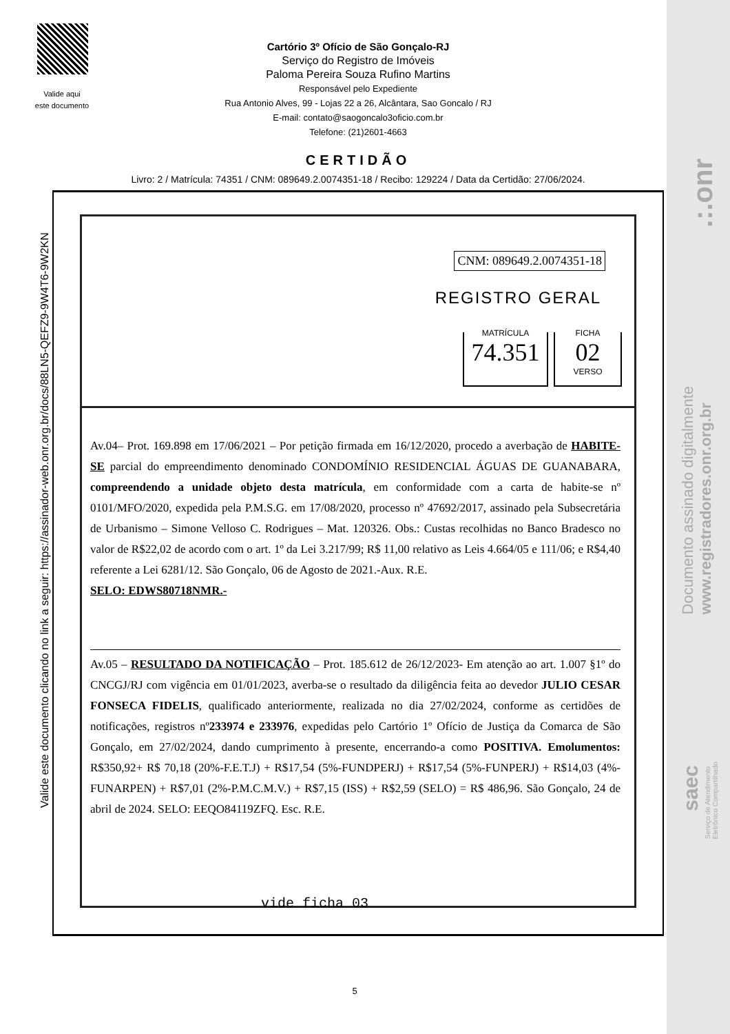Valide aqui
este documento
Cartório 3º Ofício de São Gonçalo-RJ
Serviço do Registro de Imóveis
Paloma Pereira Souza Rufino Martins
Responsável pelo Expediente
Rua Antonio Alves, 99 - Lojas 22 a 26, Alcântara, Sao Goncalo / RJ
E-mail: contato@saogoncalo3oficio.com.br
Telefone: (21)2601-4663
CERTIDÃO
Livro: 2 / Matrícula: 74351 / CNM: 089649.2.0074351-18 / Recibo: 129224 / Data da Certidão: 27/06/2024.
Valide este documento clicando no link a seguir: https://assinador-web.onr.org.br/docs/88LN5-QEFZ9-9W4T6-9W2KN
CNM: 089649.2.0074351-18
REGISTRO GERAL
MATRÍCULA
74.351
FICHA
02
VERSO
Av.04– Prot. 169.898 em 17/06/2021 – Por petição firmada em 16/12/2020, procedo a averbação de HABITE-SE parcial do empreendimento denominado CONDOMÍNIO RESIDENCIAL ÁGUAS DE GUANABARA, compreendendo a unidade objeto desta matrícula, em conformidade com a carta de habite-se nº 0101/MFO/2020, expedida pela P.M.S.G. em 17/08/2020, processo nº 47692/2017, assinado pela Subsecretária de Urbanismo – Simone Velloso C. Rodrigues – Mat. 120326. Obs.: Custas recolhidas no Banco Bradesco no valor de R$22,02 de acordo com o art. 1º da Lei 3.217/99; R$ 11,00 relativo as Leis 4.664/05 e 111/06; e R$4,40 referente a Lei 6281/12. São Gonçalo, 06 de Agosto de 2021.-Aux. R.E.
SELO: EDWS80718NMR.-
Av.05 – RESULTADO DA NOTIFICAÇÃO – Prot. 185.612 de 26/12/2023- Em atenção ao art. 1.007 §1º do CNCGJ/RJ com vigência em 01/01/2023, averba-se o resultado da diligência feita ao devedor JULIO CESAR FONSECA FIDELIS, qualificado anteriormente, realizada no dia 27/02/2024, conforme as certidões de notificações, registros nº233974 e 233976, expedidas pelo Cartório 1º Ofício de Justiça da Comarca de São Gonçalo, em 27/02/2024, dando cumprimento à presente, encerrando-a como POSITIVA. Emolumentos: R$350,92+ R$ 70,18 (20%-F.E.T.J) + R$17,54 (5%-FUNDPERJ) + R$17,54 (5%-FUNPERJ) + R$14,03 (4%-FUNARPEN) + R$7,01 (2%-P.M.C.M.V.) + R$7,15 (ISS) + R$2,59 (SELO) = R$ 486,96. São Gonçalo, 24 de abril de 2024. SELO: EEQO84119ZFQ. Esc. R.E.
vide ficha 03
5
.:.onr
Documento assinado digitalmente
www.registradores.onr.org.br
saec
Serviço de Atendimento
Eletrônico Compartilhado